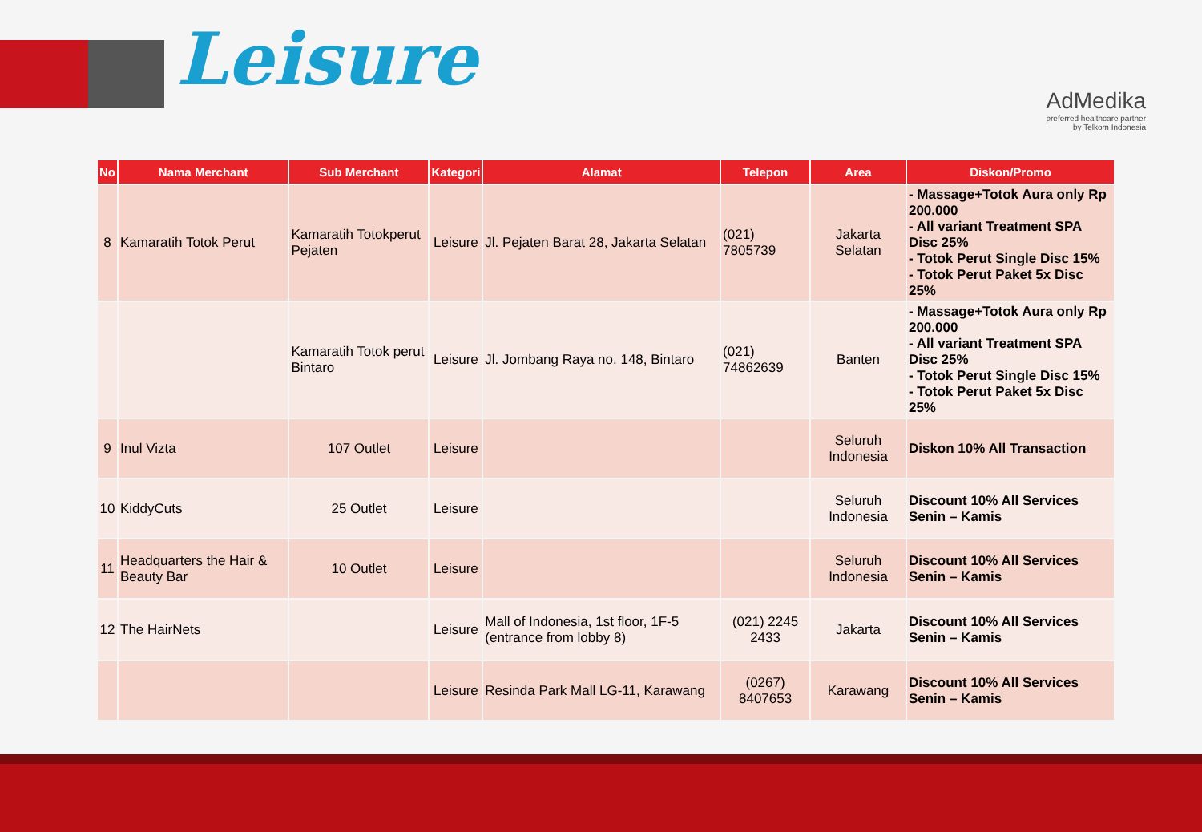Leisure
AdMedika
preferred healthcare partner
by Telkom Indonesia
| No | Nama Merchant | Sub Merchant | Kategori | Alamat | Telepon | Area | Diskon/Promo |
| --- | --- | --- | --- | --- | --- | --- | --- |
| 8 | Kamaratih Totok Perut | Kamaratih Totokperut Pejaten | Leisure | Jl. Pejaten Barat 28, Jakarta Selatan | (021) 7805739 | Jakarta Selatan | - Massage+Totok Aura only Rp 200.000 - All variant Treatment SPA Disc 25% - Totok Perut Single Disc 15% - Totok Perut Paket 5x Disc 25% |
| | | Kamaratih Totok perut Bintaro | Leisure | Jl. Jombang Raya no. 148, Bintaro | (021) 74862639 | Banten | - Massage+Totok Aura only Rp 200.000 - All variant Treatment SPA Disc 25% - Totok Perut Single Disc 15% - Totok Perut Paket 5x Disc 25% |
| 9 | Inul Vizta | 107 Outlet | Leisure | | | Seluruh Indonesia | Diskon 10% All Transaction |
| 10 | KiddyCuts | 25 Outlet | Leisure | | | Seluruh Indonesia | Discount 10% All Services Senin – Kamis |
| 11 | Headquarters the Hair & Beauty Bar | 10 Outlet | Leisure | | | Seluruh Indonesia | Discount 10% All Services Senin – Kamis |
| 12 | The HairNets | | Leisure | Mall of Indonesia, 1st floor, 1F-5 (entrance from lobby 8) | (021) 2245 2433 | Jakarta | Discount 10% All Services Senin – Kamis |
| | | | Leisure | Resinda Park Mall LG-11, Karawang | (0267) 8407653 | Karawang | Discount 10% All Services Senin – Kamis |